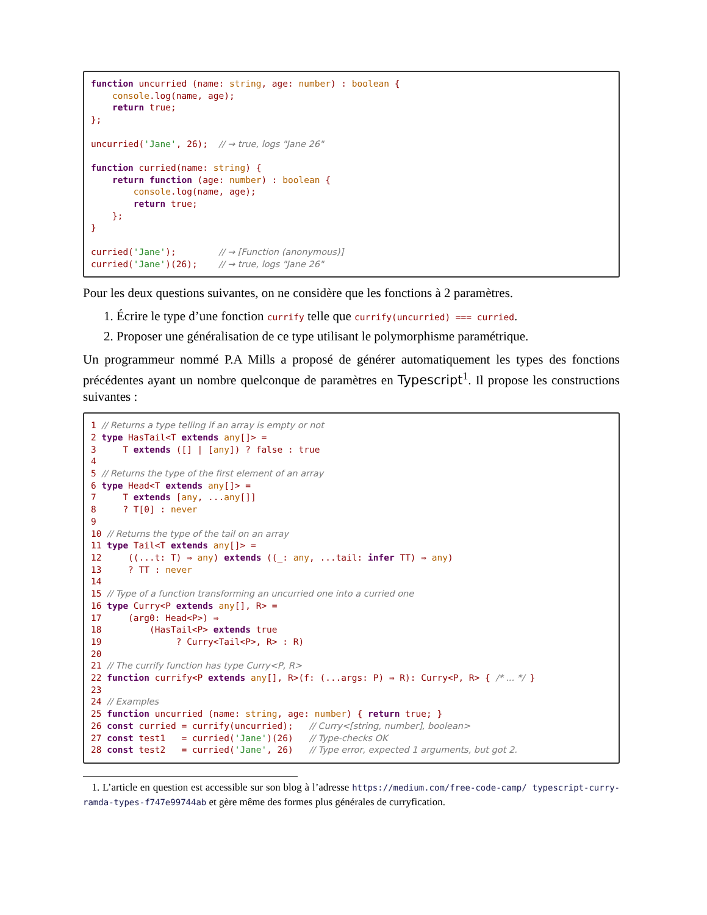function uncurried (name: string, age: number) : boolean {
    console.log(name, age);
    return true;
};

uncurried('Jane', 26);  // → true, logs "Jane 26"

function curried(name: string) {
    return function (age: number) : boolean {
        console.log(name, age);
        return true;
    };
}

curried('Jane');        // → [Function (anonymous)]
curried('Jane')(26);    // → true, logs "Jane 26"
Pour les deux questions suivantes, on ne considère que les fonctions à 2 paramètres.
1. Écrire le type d’une fonction currify telle que currify(uncurried) === curried.
2. Proposer une généralisation de ce type utilisant le polymorphisme paramétrique.
Un programmeur nommé P.A Mills a proposé de générer automatiquement les types des fonctions précédentes ayant un nombre quelconque de paramètres en Typescript<sup>1</sup>. Il propose les constructions suivantes :
1 // Returns a type telling if an array is empty or not
2 type HasTail<T extends any[]> =
3     T extends ([] | [any]) ? false : true
4
5 // Returns the type of the first element of an array
6 type Head<T extends any[]> =
7     T extends [any, ...any[]]
8     ? T[0] : never
9
10 // Returns the type of the tail on an array
11 type Tail<T extends any[]> =
12     ((...t: T) ⇒ any) extends ((_: any, ...tail: infer TT) ⇒ any)
13     ? TT : never
14
15 // Type of a function transforming an uncurried one into a curried one
16 type Curry<P extends any[], R> =
17     (arg0: Head<P>) ⇒
18         (HasTail<P> extends true
19              ? Curry<Tail<P>, R> : R)
20
21 // The currify function has type Curry<P, R>
22 function currify<P extends any[], R>(f: (...args: P) ⇒ R): Curry<P, R> { /* ... */ }
23
24 // Examples
25 function uncurried (name: string, age: number) { return true; }
26 const curried = currify(uncurried);   // Curry<[string, number], boolean>
27 const test1   = curried('Jane')(26)   // Type-checks OK
28 const test2   = curried('Jane', 26)   // Type error, expected 1 arguments, but got 2.
1. L’article en question est accessible sur son blog à l’adresse https://medium.com/free-code-camp/ typescript-curry-ramda-types-f747e99744ab et gère même des formes plus générales de curryfication.